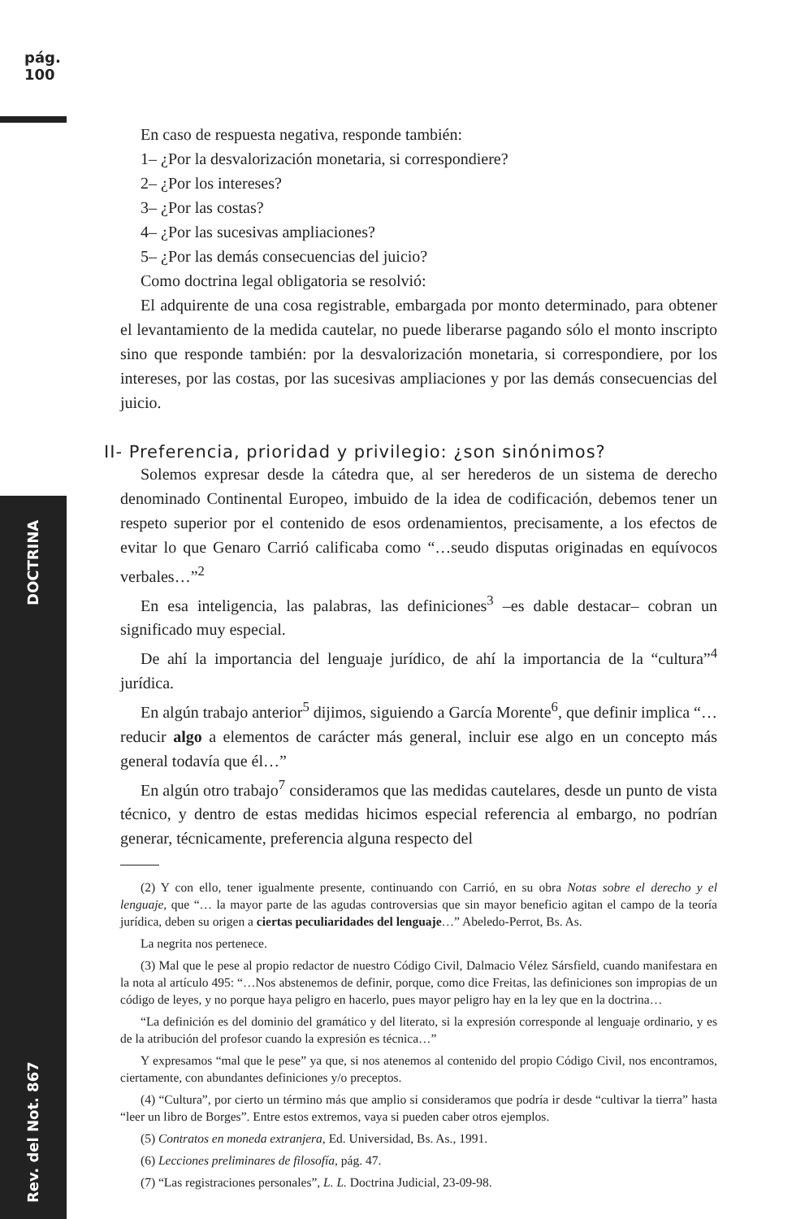pág. 100
Rev. del Not. 867 DOCTRINA
En caso de respuesta negativa, responde también:
1– ¿Por la desvalorización monetaria, si correspondiere?
2– ¿Por los intereses?
3– ¿Por las costas?
4– ¿Por las sucesivas ampliaciones?
5– ¿Por las demás consecuencias del juicio?
Como doctrina legal obligatoria se resolvió:
El adquirente de una cosa registrable, embargada por monto determinado, para obtener el levantamiento de la medida cautelar, no puede liberarse pagando sólo el monto inscripto sino que responde también: por la desvalorización monetaria, si correspondiere, por los intereses, por las costas, por las sucesivas ampliaciones y por las demás consecuencias del juicio.
II- Preferencia, prioridad y privilegio: ¿son sinónimos?
Solemos expresar desde la cátedra que, al ser herederos de un sistema de derecho denominado Continental Europeo, imbuido de la idea de codificación, debemos tener un respeto superior por el contenido de esos ordenamientos, precisamente, a los efectos de evitar lo que Genaro Carrió calificaba como “…seudo disputas originadas en equívocos verbales…”<sup>2</sup>
En esa inteligencia, las palabras, las definiciones<sup>3</sup> –es dable destacar– cobran un significado muy especial.
De ahí la importancia del lenguaje jurídico, de ahí la importancia de la “cultura”<sup>4</sup> jurídica.
En algún trabajo anterior<sup>5</sup> dijimos, siguiendo a García Morente<sup>6</sup>, que definir implica “…reducir algo a elementos de carácter más general, incluir ese algo en un concepto más general todavía que él…”
En algún otro trabajo<sup>7</sup> consideramos que las medidas cautelares, desde un punto de vista técnico, y dentro de estas medidas hicimos especial referencia al embargo, no podrían generar, técnicamente, preferencia alguna respecto del
(2) Y con ello, tener igualmente presente, continuando con Carrió, en su obra Notas sobre el derecho y el lenguaje, que “… la mayor parte de las agudas controversias que sin mayor beneficio agitan el campo de la teoría jurídica, deben su origen a ciertas peculiaridades del lenguaje…” Abeledo-Perrot, Bs. As.
La negrita nos pertenece.
(3) Mal que le pese al propio redactor de nuestro Código Civil, Dalmacio Vélez Sársfield, cuando manifestara en la nota al artículo 495: “…Nos abstenemos de definir, porque, como dice Freitas, las definiciones son impropias de un código de leyes, y no porque haya peligro en hacerlo, pues mayor peligro hay en la ley que en la doctrina…
“La definición es del dominio del gramático y del literato, si la expresión corresponde al lenguaje ordinario, y es de la atribución del profesor cuando la expresión es técnica…”
Y expresamos “mal que le pese” ya que, si nos atenemos al contenido del propio Código Civil, nos encontramos, ciertamente, con abundantes definiciones y/o preceptos.
(4) “Cultura”, por cierto un término más que amplio si consideramos que podría ir desde “cultivar la tierra” hasta “leer un libro de Borges”. Entre estos extremos, vaya si pueden caber otros ejemplos.
(5) Contratos en moneda extranjera, Ed. Universidad, Bs. As., 1991.
(6) Lecciones preliminares de filosofía, pág. 47.
(7) “Las registraciones personales”, L. L. Doctrina Judicial, 23-09-98.